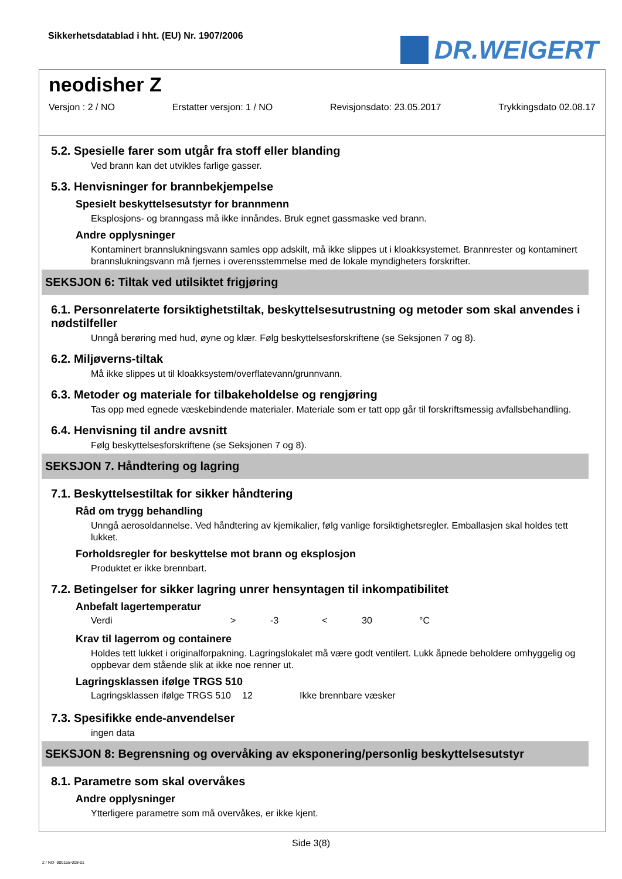Sikkerhetsdatablad i hht. (EU) Nr. 1907/2006
DR.WEIGERT
neodisher Z
Versjon : 2 / NO Erstatter versjon: 1 / NO Revisjonsdato: 23.05.2017 Trykkingsdato 02.08.17
5.2. Spesielle farer som utgår fra stoff eller blanding
Ved brann kan det utvikles farlige gasser.
5.3. Henvisninger for brannbekjempelse
Spesielt beskyttelsesutstyr for brannmenn
Eksplosjons- og branngass må ikke innåndes. Bruk egnet gassmaske ved brann.
Andre opplysninger
Kontaminert brannslukningsvann samles opp adskilt, må ikke slippes ut i kloakksystemet. Brannrester og kontaminert brannslukningsvann må fjernes i overensstemmelse med de lokale myndigheters forskrifter.
SEKSJON 6: Tiltak ved utilsiktet frigjøring
6.1. Personrelaterte forsiktighetstiltak, beskyttelsesutrustning og metoder som skal anvendes i nødstilfeller
Unngå berøring med hud, øyne og klær. Følg beskyttelsesforskriftene (se Seksjonen 7 og 8).
6.2. Miljøverns-tiltak
Må ikke slippes ut til kloakksystem/overflatevann/grunnvann.
6.3. Metoder og materiale for tilbakeholdelse og rengjøring
Tas opp med egnede væskebindende materialer. Materiale som er tatt opp går til forskriftsmessig avfallsbehandling.
6.4. Henvisning til andre avsnitt
Følg beskyttelsesforskriftene (se Seksjonen 7 og 8).
SEKSJON 7. Håndtering og lagring
7.1. Beskyttelsestiltak for sikker håndtering
Råd om trygg behandling
Unngå aerosoldannelse. Ved håndtering av kjemikalier, følg vanlige forsiktighetsregler. Emballasjen skal holdes tett lukket.
Forholdsregler for beskyttelse mot brann og eksplosjon
Produktet er ikke brennbart.
7.2. Betingelser for sikker lagring unrer hensyntagen til inkompatibilitet
Anbefalt lagertemperatur
| Verdi | > | -3 | < | 30 | °C |
Krav til lagerrom og containere
Holdes tett lukket i originalforpakning. Lagringslokalet må være godt ventilert. Lukk åpnede beholdere omhyggelig og oppbevar dem stående slik at ikke noe renner ut.
Lagringsklassen ifølge TRGS 510
| Lagringsklassen ifølge TRGS 510 | 12 | Ikke brennbare væsker |
7.3. Spesifikke ende-anvendelser
ingen data
SEKSJON 8: Begrensning og overvåking av eksponering/personlig beskyttelsesutstyr
8.1. Parametre som skal overvåkes
Andre opplysninger
Ytterligere parametre som må overvåkes, er ikke kjent.
Side 3(8)
2 / NO- 800155-008-01